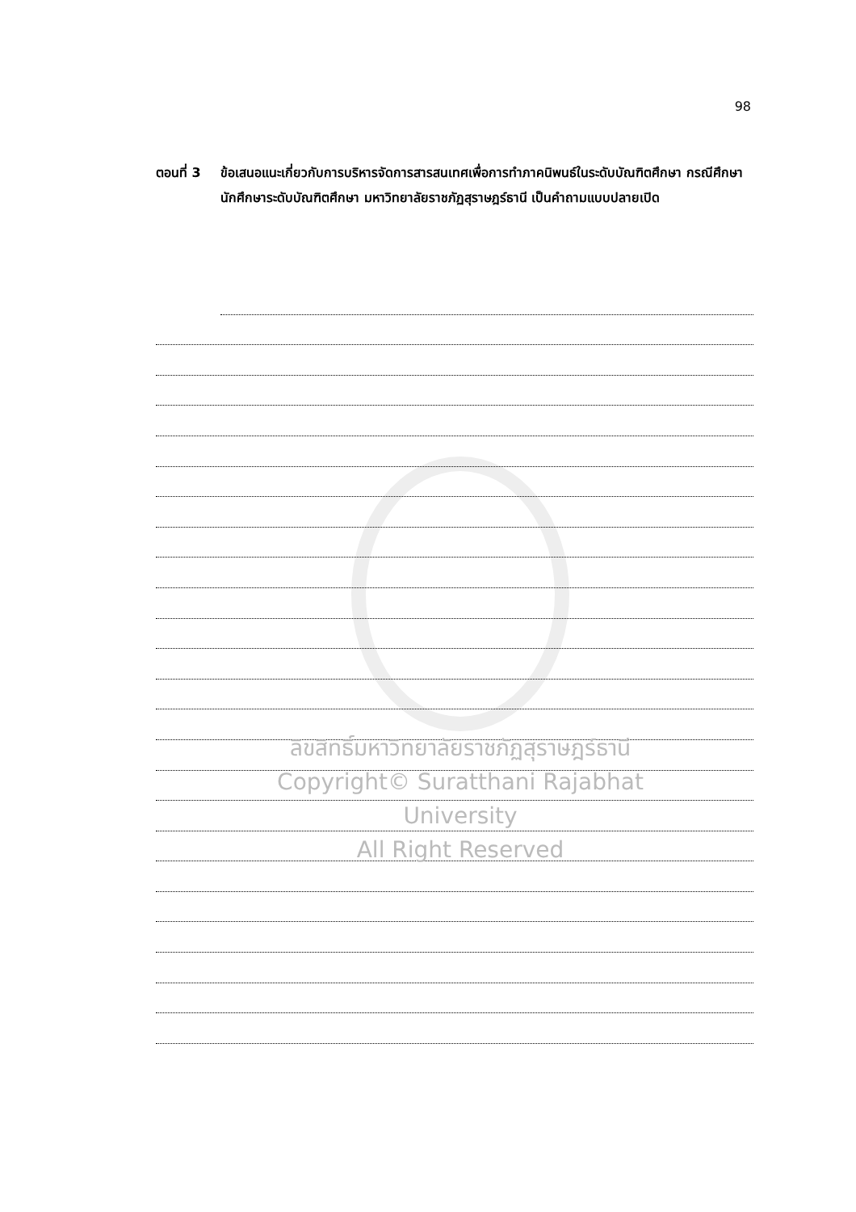98
ตอนที่ 3 ข้อเสนอแนะเกี่ยวกับการบริหารจัดการสารสนเทศเพื่อการทำภาคนิพนธ์ในระดับบัณฑิตศึกษา กรณีศึกษา นักศึกษาระดับบัณฑิตศึกษา มหาวิทยาลัยราชภัฏสุราษฎร์ธานี เป็นคำถามแบบปลายเปิด
ลิขสิทธิ์มหาวิทยาลัยราชภัฏสุราษฎร์ธานี
Copyright© Suratthani Rajabhat University
All Right Reserved